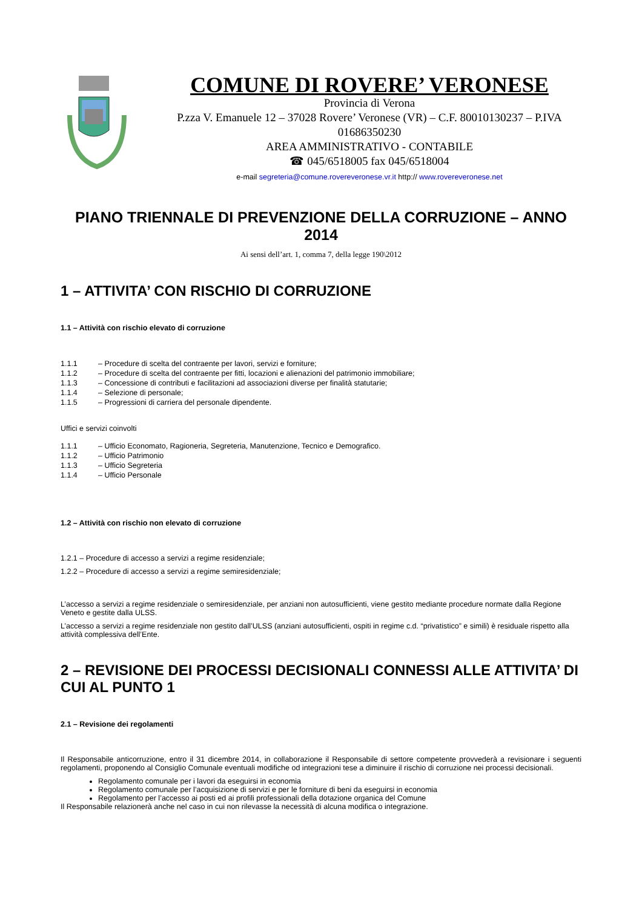COMUNE DI ROVERE’ VERONESE
Provincia di Verona
P.zza V. Emanuele 12 – 37028 Rovere’ Veronese (VR) – C.F. 80010130237 – P.IVA 01686350230
AREA AMMINISTRATIVO - CONTABILE
☎ 045/6518005 fax 045/6518004
e-mail segreteria@comune.rovereveronese.vr.it http:// www.rovereveronese.net
PIANO TRIENNALE DI PREVENZIONE DELLA CORRUZIONE – ANNO 2014
Ai sensi dell’art. 1, comma 7, della legge 190\2012
1 – ATTIVITA’ CON RISCHIO DI CORRUZIONE
1.1 – Attività con rischio elevato di corruzione
1.1.1 – Procedure di scelta del contraente per lavori, servizi e forniture;
1.1.2 – Procedure di scelta del contraente per fitti, locazioni e alienazioni del patrimonio immobiliare;
1.1.3 – Concessione di contributi e facilitazioni ad associazioni diverse per finalità statutarie;
1.1.4 – Selezione di personale;
1.1.5 – Progressioni di carriera del personale dipendente.
Uffici e servizi coinvolti
1.1.1 – Ufficio Economato, Ragioneria, Segreteria, Manutenzione, Tecnico e Demografico.
1.1.2 – Ufficio Patrimonio
1.1.3 – Ufficio Segreteria
1.1.4 – Ufficio Personale
1.2 – Attività con rischio non elevato di corruzione
1.2.1 – Procedure di accesso a servizi a regime residenziale;
1.2.2 – Procedure di accesso a servizi a regime semiresidenziale;
L’accesso a servizi a regime residenziale o semiresidenziale, per anziani non autosufficienti, viene gestito mediante procedure normate dalla Regione Veneto e gestite dalla ULSS.
L’accesso a servizi a regime residenziale non gestito dall’ULSS (anziani autosufficienti, ospiti in regime c.d. “privatistico” e simili) è residuale rispetto alla attività complessiva dell’Ente.
2 – REVISIONE DEI PROCESSI DECISIONALI CONNESSI ALLE ATTIVITA’ DI CUI AL PUNTO 1
2.1 – Revisione dei regolamenti
Il Responsabile anticorruzione, entro il 31 dicembre 2014, in collaborazione il Responsabile di settore competente provvederà a revisionare i seguenti regolamenti, proponendo al Consiglio Comunale eventuali modifiche od integrazioni tese a diminuire il rischio di corruzione nei processi decisionali.
Regolamento comunale per i lavori da eseguirsi in economia
Regolamento comunale per l’acquisizione di servizi e per le forniture di beni da eseguirsi in economia
Regolamento per l’accesso ai posti ed ai profili professionali della dotazione organica del Comune
Il Responsabile relazionerà anche nel caso in cui non rilevasse la necessità di alcuna modifica o integrazione.